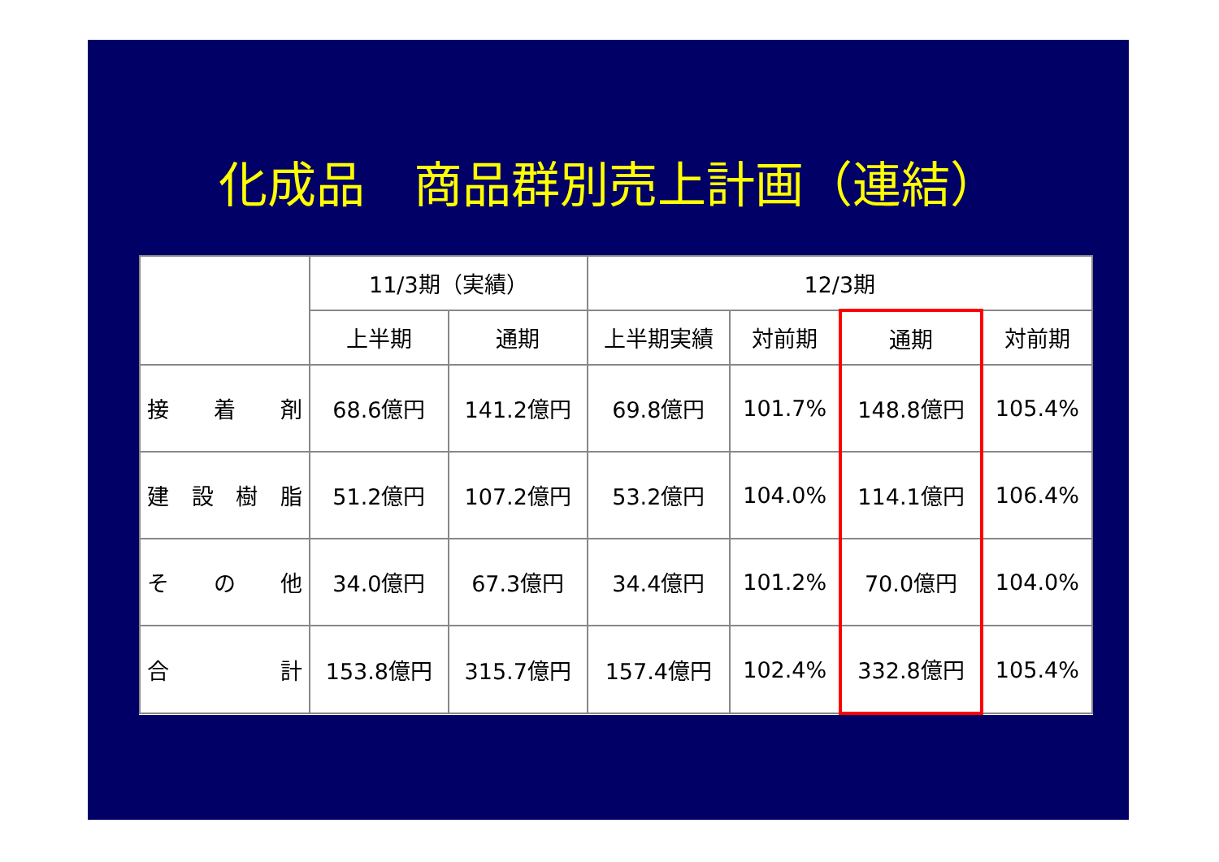化成品　商品群別売上計画（連結）
| | 11/3期（実績） | | 12/3期 | | | |
| --- | --- | --- | --- | --- | --- | --- |
| | 上半期 | 通期 | 上半期実績 | 対前期 | 通期 | 対前期 |
| 接 着 剤 | 68.6億円 | 141.2億円 | 69.8億円 | 101.7% | 148.8億円 | 105.4% |
| 建 設 樹 脂 | 51.2億円 | 107.2億円 | 53.2億円 | 104.0% | 114.1億円 | 106.4% |
| そ の 他 | 34.0億円 | 67.3億円 | 34.4億円 | 101.2% | 70.0億円 | 104.0% |
| 合 計 | 153.8億円 | 315.7億円 | 157.4億円 | 102.4% | 332.8億円 | 105.4% |